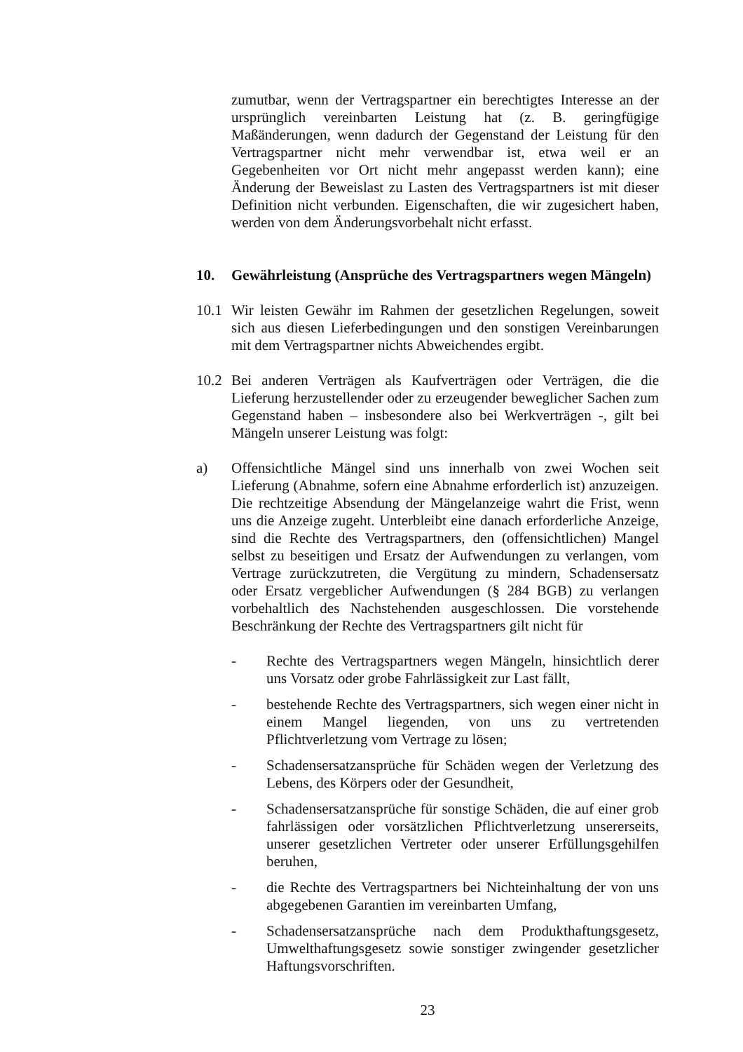zumutbar, wenn der Vertragspartner ein berechtigtes Interesse an der ursprünglich vereinbarten Leistung hat (z. B. geringfügige Maßänderungen, wenn dadurch der Gegenstand der Leistung für den Vertragspartner nicht mehr verwendbar ist, etwa weil er an Gegebenheiten vor Ort nicht mehr angepasst werden kann); eine Änderung der Beweislast zu Lasten des Vertragspartners ist mit dieser Definition nicht verbunden. Eigenschaften, die wir zugesichert haben, werden von dem Änderungsvorbehalt nicht erfasst.
10. Gewährleistung (Ansprüche des Vertragspartners wegen Mängeln)
10.1 Wir leisten Gewähr im Rahmen der gesetzlichen Regelungen, soweit sich aus diesen Lieferbedingungen und den sonstigen Vereinbarungen mit dem Vertragspartner nichts Abweichendes ergibt.
10.2 Bei anderen Verträgen als Kaufverträgen oder Verträgen, die die Lieferung herzustellender oder zu erzeugender beweglicher Sachen zum Gegenstand haben – insbesondere also bei Werkverträgen -, gilt bei Mängeln unserer Leistung was folgt:
a) Offensichtliche Mängel sind uns innerhalb von zwei Wochen seit Lieferung (Abnahme, sofern eine Abnahme erforderlich ist) anzuzeigen. Die rechtzeitige Absendung der Mängelanzeige wahrt die Frist, wenn uns die Anzeige zugeht. Unterbleibt eine danach erforderliche Anzeige, sind die Rechte des Vertragspartners, den (offensichtlichen) Mangel selbst zu beseitigen und Ersatz der Aufwendungen zu verlangen, vom Vertrage zurückzutreten, die Vergütung zu mindern, Schadensersatz oder Ersatz vergeblicher Aufwendungen (§ 284 BGB) zu verlangen vorbehaltlich des Nachstehenden ausgeschlossen. Die vorstehende Beschränkung der Rechte des Vertragspartners gilt nicht für
- Rechte des Vertragspartners wegen Mängeln, hinsichtlich derer uns Vorsatz oder grobe Fahrlässigkeit zur Last fällt,
- bestehende Rechte des Vertragspartners, sich wegen einer nicht in einem Mangel liegenden, von uns zu vertretenden Pflichtverletzung vom Vertrage zu lösen;
- Schadensersatzansprüche für Schäden wegen der Verletzung des Lebens, des Körpers oder der Gesundheit,
- Schadensersatzansprüche für sonstige Schäden, die auf einer grob fahrlässigen oder vorsätzlichen Pflichtverletzung unsererseits, unserer gesetzlichen Vertreter oder unserer Erfüllungsgehilfen beruhen,
- die Rechte des Vertragspartners bei Nichteinhaltung der von uns abgegebenen Garantien im vereinbarten Umfang,
- Schadensersatzansprüche nach dem Produkthaftungsgesetz, Umwelthaftungsgesetz sowie sonstiger zwingender gesetzlicher Haftungsvorschriften.
23